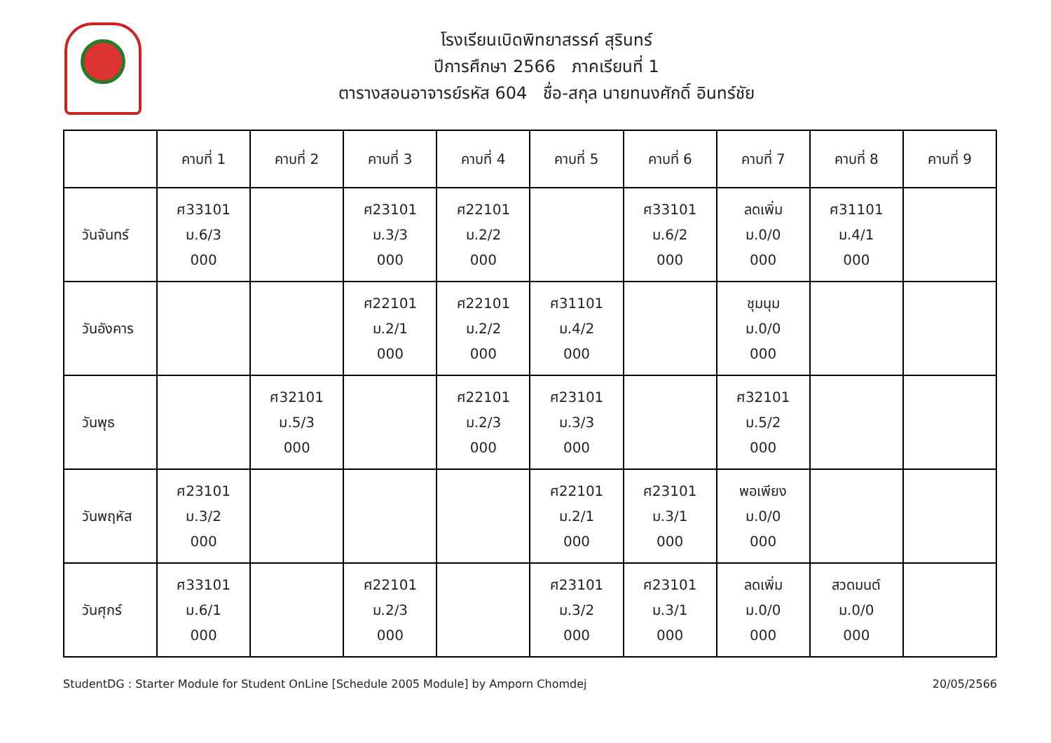โรงเรียนเบิดพิทยาสรรค์ สุรินทร์
ปีการศึกษา 2566 ภาคเรียนที่ 1
ตารางสอนอาจารย์รหัส 604 ชื่อ-สกุล นายทนงศักดิ์ อินทร์ชัย
| | คาบที่ 1 | คาบที่ 2 | คาบที่ 3 | คาบที่ 4 | คาบที่ 5 | คาบที่ 6 | คาบที่ 7 | คาบที่ 8 | คาบที่ 9 |
| --- | --- | --- | --- | --- | --- | --- | --- | --- | --- |
| วันจันทร์ | ศ33101 ม.6/3 000 | | ศ23101 ม.3/3 000 | ศ22101 ม.2/2 000 | | ศ33101 ม.6/2 000 | ลดเพิ่ม ม.0/0 000 | ศ31101 ม.4/1 000 | |
| วันอังคาร | | | ศ22101 ม.2/1 000 | ศ22101 ม.2/2 000 | ศ31101 ม.4/2 000 | | ชุมนุม ม.0/0 000 | | |
| วันพุธ | | ศ32101 ม.5/3 000 | | ศ22101 ม.2/3 000 | ศ23101 ม.3/3 000 | | ศ32101 ม.5/2 000 | | |
| วันพฤหัส | ศ23101 ม.3/2 000 | | | | ศ22101 ม.2/1 000 | ศ23101 ม.3/1 000 | พอเพียง ม.0/0 000 | | |
| วันศุกร์ | ศ33101 ม.6/1 000 | | ศ22101 ม.2/3 000 | | ศ23101 ม.3/2 000 | ศ23101 ม.3/1 000 | ลดเพิ่ม ม.0/0 000 | สวดมนต์ ม.0/0 000 | |
StudentDG : Starter Module for Student OnLine [Schedule 2005 Module] by Amporn Chomdej 20/05/2566